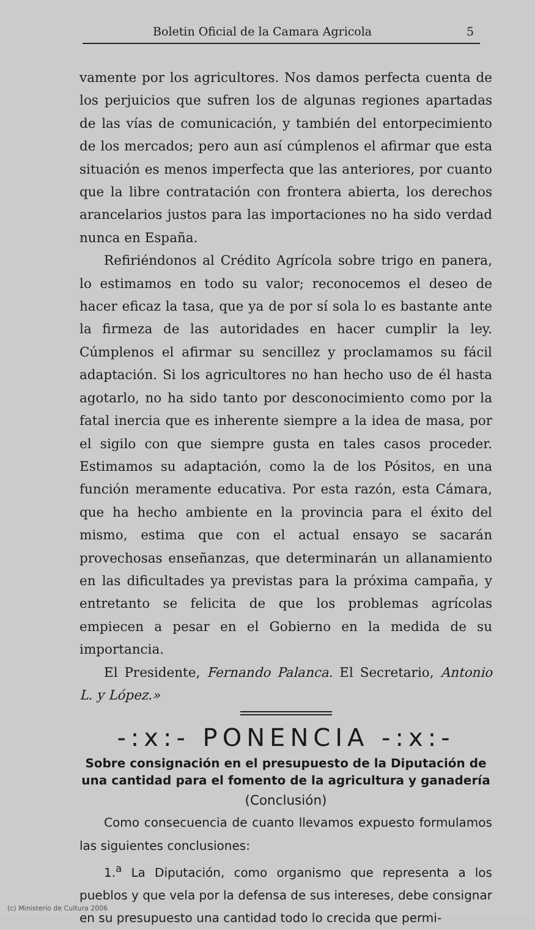Boletin Oficial de la Camara Agricola 5
vamente por los agricultores. Nos damos perfecta cuenta de los perjuicios que sufren los de algunas regiones apartadas de las vías de comunicación, y también del entorpecimiento de los mercados; pero aun así cúmplenos el afirmar que esta situación es menos imperfecta que las anteriores, por cuanto que la libre contratación con frontera abierta, los derechos arancelarios justos para las importaciones no ha sido verdad nunca en España.
Refiriéndonos al Crédito Agrícola sobre trigo en panera, lo estimamos en todo su valor; reconocemos el deseo de hacer eficaz la tasa, que ya de por sí sola lo es bastante ante la firmeza de las autoridades en hacer cumplir la ley. Cúmplenos el afirmar su sencillez y proclamamos su fácil adaptación. Si los agricultores no han hecho uso de él hasta agotarlo, no ha sido tanto por desconocimiento como por la fatal inercia que es inherente siempre a la idea de masa, por el sigilo con que siempre gusta en tales casos proceder. Estimamos su adaptación, como la de los Pósitos, en una función meramente educativa. Por esta razón, esta Cámara, que ha hecho ambiente en la provincia para el éxito del mismo, estima que con el actual ensayo se sacarán provechosas enseñanzas, que determinarán un allanamiento en las dificultades ya previstas para la próxima campaña, y entretanto se felicita de que los problemas agrícolas empiecen a pesar en el Gobierno en la medida de su importancia.
El Presidente, Fernando Palanca. El Secretario, Antonio L. y López.»
-:x:- PONENCIA -:x:-
Sobre consignación en el presupuesto de la Diputación de una cantidad para el fomento de la agricultura y ganadería
(Conclusión)
Como consecuencia de cuanto llevamos expuesto formulamos las siguientes conclusiones:
1.<sup>a</sup> La Diputación, como organismo que representa a los pueblos y que vela por la defensa de sus intereses, debe consignar en su presupuesto una cantidad todo lo crecida que permi-
(c) Ministerio de Cultura 2006